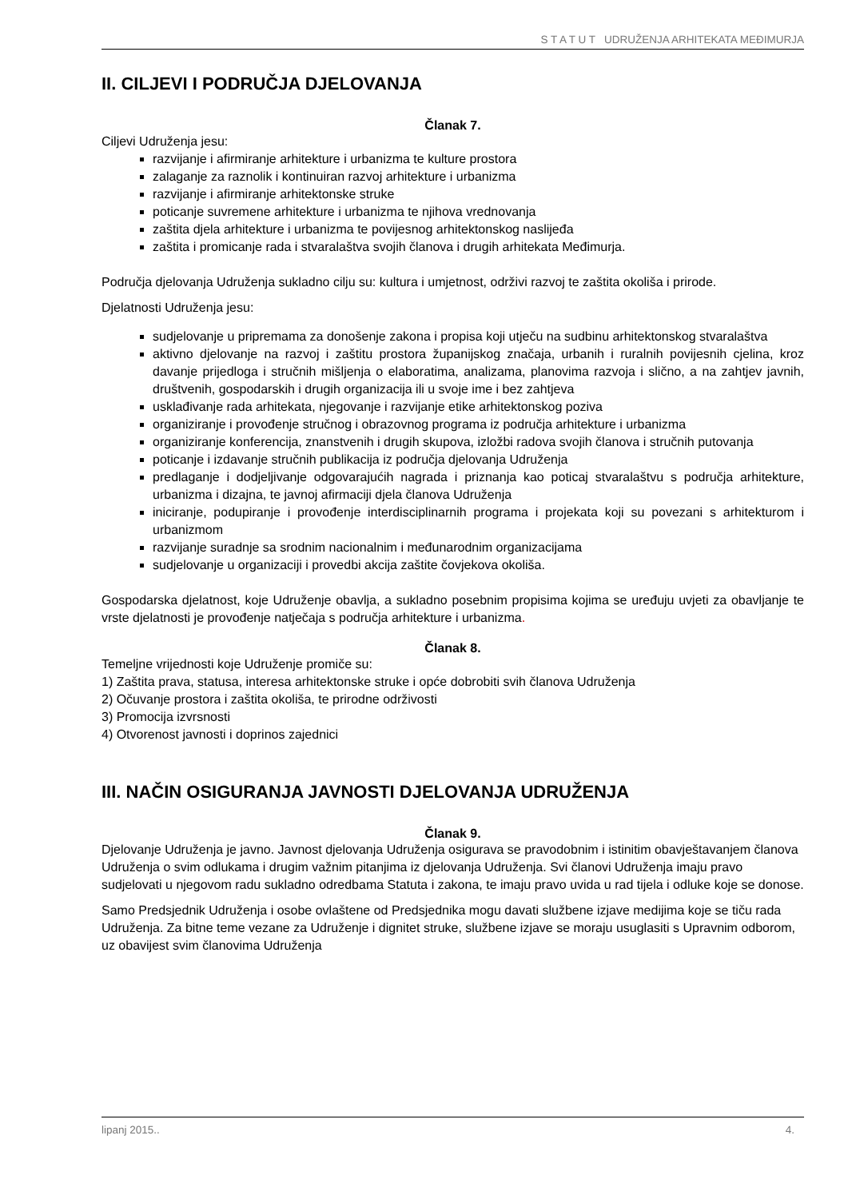S T A T U T UDRUŽENJA ARHITEKATA MEĐIMURJA
II. CILJEVI I PODRUČJA DJELOVANJA
Članak 7.
Ciljevi Udruženja jesu:
razvijanje i afirmiranje arhitekture i urbanizma te kulture prostora
zalaganje za raznolik i kontinuiran razvoj arhitekture i urbanizma
razvijanje i afirmiranje arhitektonske struke
poticanje suvremene arhitekture i urbanizma te njihova vrednovanja
zaštita djela arhitekture i urbanizma te povijesnog arhitektonskog naslijeđa
zaštita i promicanje rada i stvaralaštva svojih članova i drugih arhitekata Međimurja.
Područja djelovanja Udruženja sukladno cilju su: kultura i umjetnost, održivi razvoj te zaštita okoliša i prirode.
Djelatnosti Udruženja jesu:
sudjelovanje u pripremama za donošenje zakona i propisa koji utječu na sudbinu arhitektonskog stvaralaštva
aktivno djelovanje na razvoj i zaštitu prostora županijskog značaja, urbanih i ruralnih povijesnih cjelina, kroz davanje prijedloga i stručnih mišljenja o elaboratima, analizama, planovima razvoja i slično, a na zahtjev javnih, društvenih, gospodarskih i drugih organizacija ili u svoje ime i bez zahtjeva
usklađivanje rada arhitekata, njegovanje i razvijanje etike arhitektonskog poziva
organiziranje i provođenje stručnog i obrazovnog programa iz područja arhitekture i urbanizma
organiziranje konferencija, znanstvenih i drugih skupova, izložbi radova svojih članova i stručnih putovanja
poticanje i izdavanje stručnih publikacija iz područja djelovanja Udruženja
predlaganje i dodjeljivanje odgovarajućih nagrada i priznanja kao poticaj stvaralaštvu s područja arhitekture, urbanizma i dizajna, te javnoj afirmaciji djela članova Udruženja
iniciranje, podupiranje i provođenje interdisciplinarnih programa i projekata koji su povezani s arhitekturom i urbanizmom
razvijanje suradnje sa srodnim nacionalnim i međunarodnim organizacijama
sudjelovanje u organizaciji i provedbi akcija zaštite čovjekova okoliša.
Gospodarska djelatnost, koje Udruženje obavlja, a sukladno posebnim propisima kojima se uređuju uvjeti za obavljanje te vrste djelatnosti je provođenje natječaja s područja arhitekture i urbanizma.
Članak 8.
Temeljne vrijednosti koje Udruženje promiče su:
1) Zaštita prava, statusa, interesa arhitektonske struke i opće dobrobiti svih članova Udruženja
2) Očuvanje prostora i zaštita okoliša, te prirodne održivosti
3) Promocija izvrsnosti
4) Otvorenost javnosti i doprinos zajednici
III. NAČIN OSIGURANJA JAVNOSTI DJELOVANJA UDRUŽENJA
Članak 9.
Djelovanje Udruženja je javno. Javnost djelovanja Udruženja osigurava se pravodobnim i istinitim obavještavanjem članova Udruženja o svim odlukama i drugim važnim pitanjima iz djelovanja Udruženja. Svi članovi Udruženja imaju pravo sudjelovati u njegovom radu sukladno odredbama Statuta i zakona, te imaju pravo uvida u rad tijela i odluke koje se donose.
Samo Predsjednik Udruženja i osobe ovlaštene od Predsjednika mogu davati službene izjave medijima koje se tiču rada Udruženja. Za bitne teme vezane za Udruženje i dignitet struke, službene izjave se moraju usuglasiti s Upravnim odborom, uz obavijest svim članovima Udruženja
lipanj 2015.. 4.